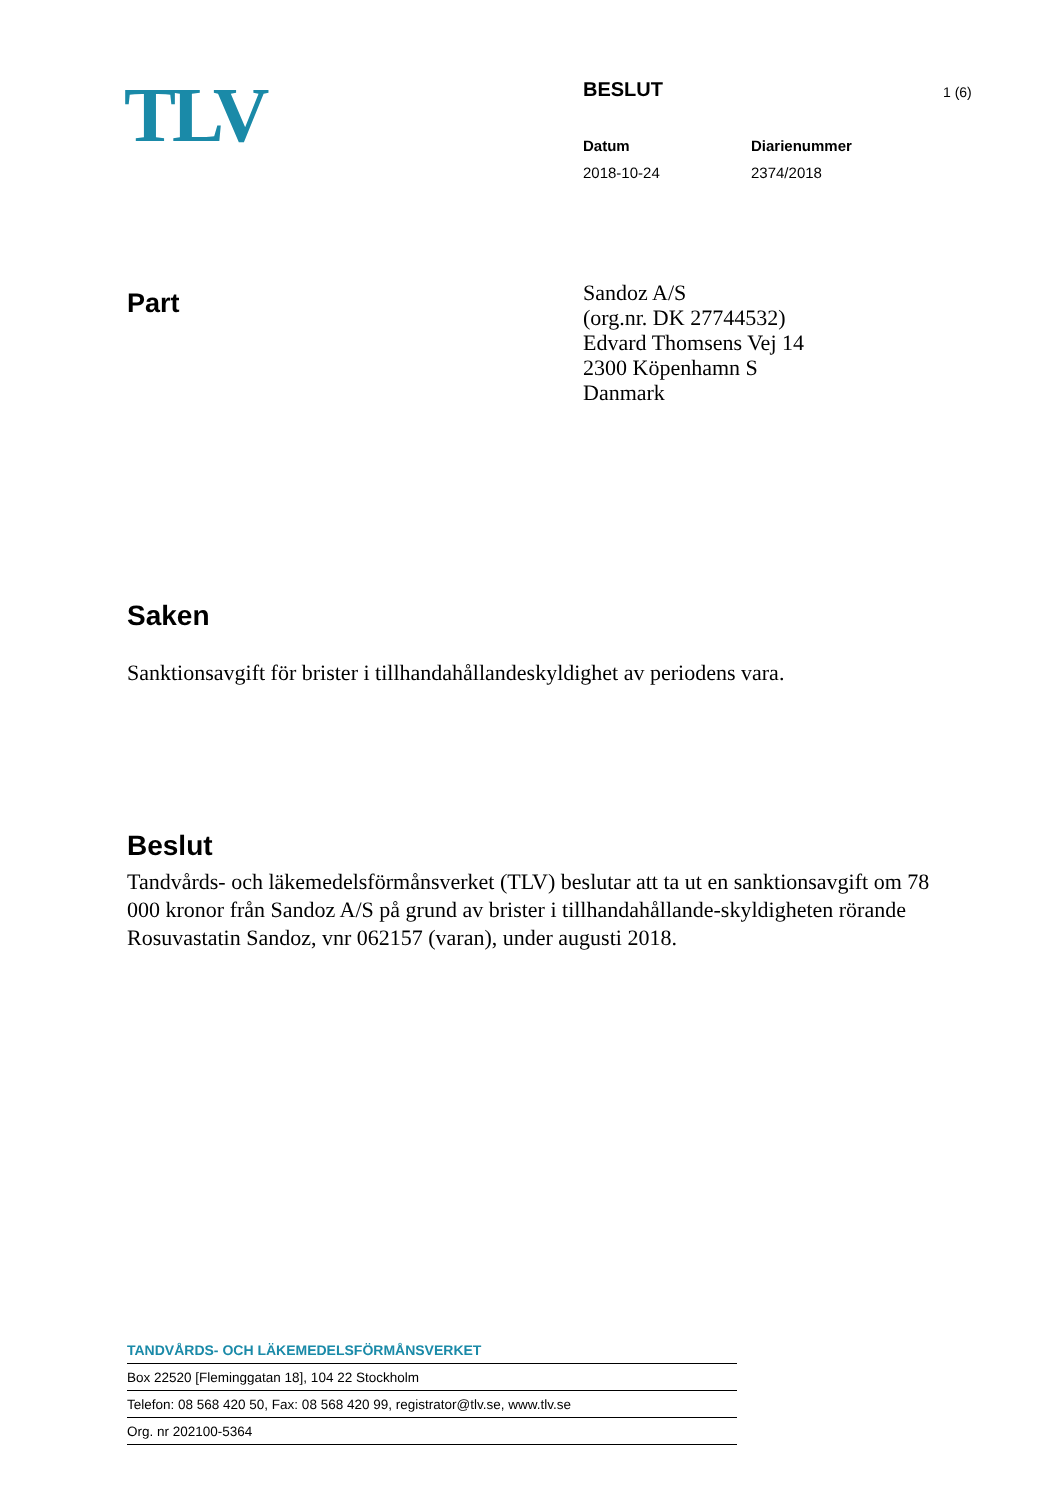TLV
BESLUT
Datum
2018-10-24
Diarienummer
2374/2018
1 (6)
Part
Sandoz A/S
(org.nr. DK 27744532)
Edvard Thomsens Vej 14
2300 Köpenhamn S
Danmark
Saken
Sanktionsavgift för brister i tillhandahållandeskyldighet av periodens vara.
Beslut
Tandvårds- och läkemedelsförmånsverket (TLV) beslutar att ta ut en sanktionsavgift om 78 000 kronor från Sandoz A/S på grund av brister i tillhandahållande-skyldigheten rörande Rosuvastatin Sandoz, vnr 062157 (varan), under augusti 2018.
TANDVÅRDS- OCH LÄKEMEDELSFÖRMÅNSVERKET
Box 22520 [Fleminggatan 18], 104 22 Stockholm
Telefon: 08 568 420 50, Fax: 08 568 420 99, registrator@tlv.se, www.tlv.se
Org. nr 202100-5364